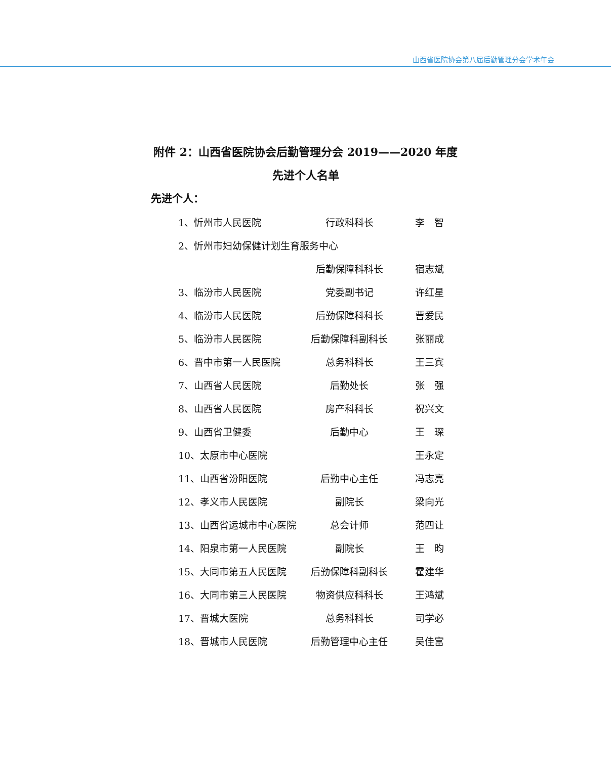山西省医院协会第八届后勤管理分会学术年会
附件 2：山西省医院协会后勤管理分会 2019——2020 年度
先进个人名单
先进个人：
1、忻州市人民医院 行政科科长 李　智
2、忻州市妇幼保健计划生育服务中心
后勤保障科科长 宿志斌
3、临汾市人民医院 党委副书记 许红星
4、临汾市人民医院 后勤保障科科长 曹爱民
5、临汾市人民医院 后勤保障科副科长 张丽成
6、晋中市第一人民医院 总务科科长 王三宾
7、山西省人民医院 后勤处长 张　强
8、山西省人民医院 房产科科长 祝兴文
9、山西省卫健委 后勤中心 王　琛
10、太原市中心医院 王永定
11、山西省汾阳医院 后勤中心主任 冯志亮
12、孝义市人民医院 副院长 梁向光
13、山西省运城市中心医院 总会计师 范四让
14、阳泉市第一人民医院 副院长 王　昀
15、大同市第五人民医院 后勤保障科副科长 霍建华
16、大同市第三人民医院 物资供应科科长 王鸿斌
17、晋城大医院 总务科科长 司学必
18、晋城市人民医院 后勤管理中心主任 吴佳富